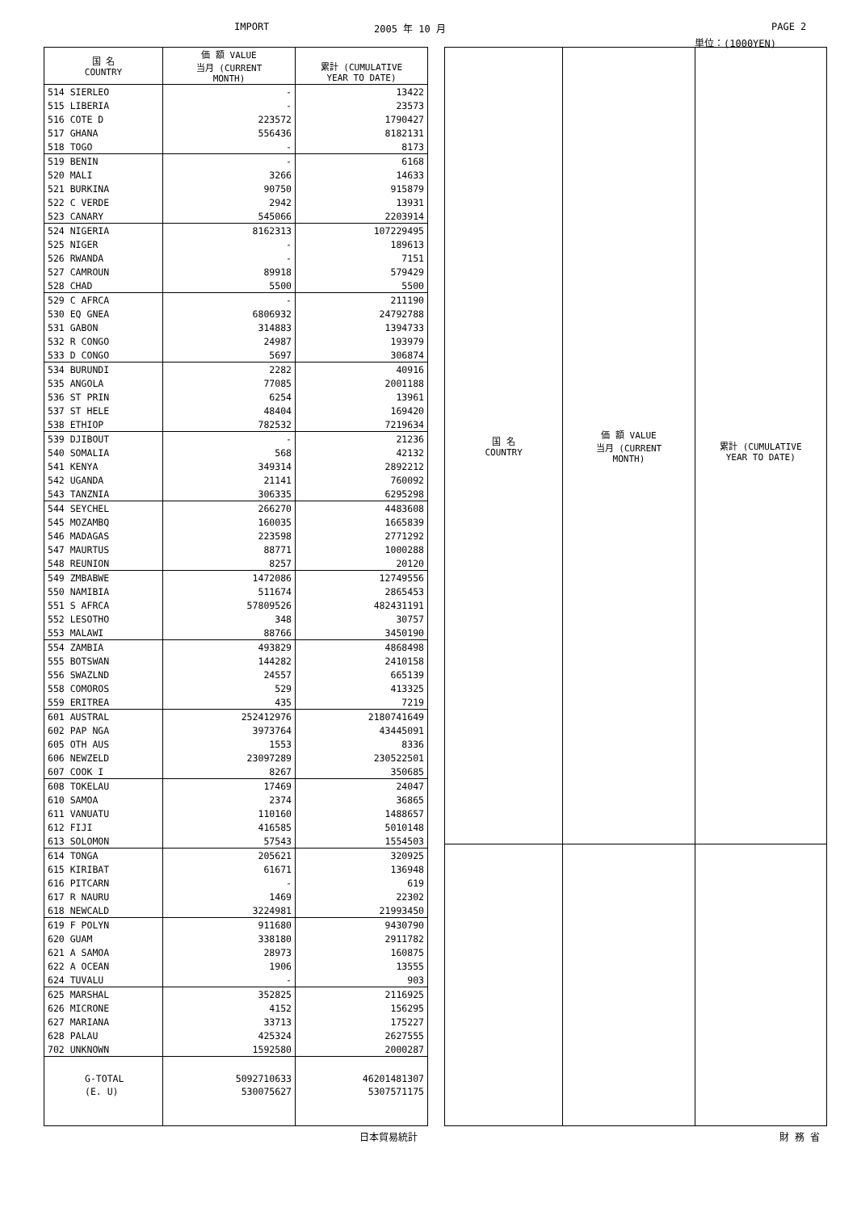IMPORT 2005 年 10 月 PAGE 2
単位：(1000YEN)
| 国 名 COUNTRY | 価 額 VALUE 当月 (CURRENT MONTH) | 累計 (CUMULATIVE YEAR TO DATE) |
| --- | --- | --- |
| 514 SIERLEO | - | 13422 |
| 515 LIBERIA | - | 23573 |
| 516 COTE D | 223572 | 1790427 |
| 517 GHANA | 556436 | 8182131 |
| 518 TOGO | - | 8173 |
| 519 BENIN | - | 6168 |
| 520 MALI | 3266 | 14633 |
| 521 BURKINA | 90750 | 915879 |
| 522 C VERDE | 2942 | 13931 |
| 523 CANARY | 545066 | 2203914 |
| 524 NIGERIA | 8162313 | 107229495 |
| 525 NIGER | - | 189613 |
| 526 RWANDA | - | 7151 |
| 527 CAMROUN | 89918 | 579429 |
| 528 CHAD | 5500 | 5500 |
| 529 C AFRCA | - | 211190 |
| 530 EQ GNEA | 6806932 | 24792788 |
| 531 GABON | 314883 | 1394733 |
| 532 R CONGO | 24987 | 193979 |
| 533 D CONGO | 5697 | 306874 |
| 534 BURUNDI | 2282 | 40916 |
| 535 ANGOLA | 77085 | 2001188 |
| 536 ST PRIN | 6254 | 13961 |
| 537 ST HELE | 48404 | 169420 |
| 538 ETHIOP | 782532 | 7219634 |
| 539 DJIBOUT | - | 21236 |
| 540 SOMALIA | 568 | 42132 |
| 541 KENYA | 349314 | 2892212 |
| 542 UGANDA | 21141 | 760092 |
| 543 TANZNIA | 306335 | 6295298 |
| 544 SEYCHEL | 266270 | 4483608 |
| 545 MOZAMBQ | 160035 | 1665839 |
| 546 MADAGAS | 223598 | 2771292 |
| 547 MAURTUS | 88771 | 1000288 |
| 548 REUNION | 8257 | 20120 |
| 549 ZMBABWE | 1472086 | 12749556 |
| 550 NAMIBIA | 511674 | 2865453 |
| 551 S AFRCA | 57809526 | 482431191 |
| 552 LESOTHO | 348 | 30757 |
| 553 MALAWI | 88766 | 3450190 |
| 554 ZAMBIA | 493829 | 4868498 |
| 555 BOTSWAN | 144282 | 2410158 |
| 556 SWAZLND | 24557 | 665139 |
| 558 COMOROS | 529 | 413325 |
| 559 ERITREA | 435 | 7219 |
| 601 AUSTRAL | 252412976 | 2180741649 |
| 602 PAP NGA | 3973764 | 43445091 |
| 605 OTH AUS | 1553 | 8336 |
| 606 NEWZELD | 23097289 | 230522501 |
| 607 COOK I | 8267 | 350685 |
| 608 TOKELAU | 17469 | 24047 |
| 610 SAMOA | 2374 | 36865 |
| 611 VANUATU | 110160 | 1488657 |
| 612 FIJI | 416585 | 5010148 |
| 613 SOLOMON | 57543 | 1554503 |
| 614 TONGA | 205621 | 320925 |
| 615 KIRIBAT | 61671 | 136948 |
| 616 PITCARN | - | 619 |
| 617 R NAURU | 1469 | 22302 |
| 618 NEWCALD | 3224981 | 21993450 |
| 619 F POLYN | 911680 | 9430790 |
| 620 GUAM | 338180 | 2911782 |
| 621 A SAMOA | 28973 | 160875 |
| 622 A OCEAN | 1906 | 13555 |
| 624 TUVALU | - | 903 |
| 625 MARSHAL | 352825 | 2116925 |
| 626 MICRONE | 4152 | 156295 |
| 627 MARIANA | 33713 | 175227 |
| 628 PALAU | 425324 | 2627555 |
| 702 UNKNOWN | 1592580 | 2000287 |
| G-TOTAL | 5092710633 | 46201481307 |
| (E. U) | 530075627 | 5307571175 |
| 国 名 COUNTRY | 価 額 VALUE 当月 (CURRENT MONTH) | 累計 (CUMULATIVE YEAR TO DATE) |
| --- | --- | --- |
日本貿易統計 財 務 省